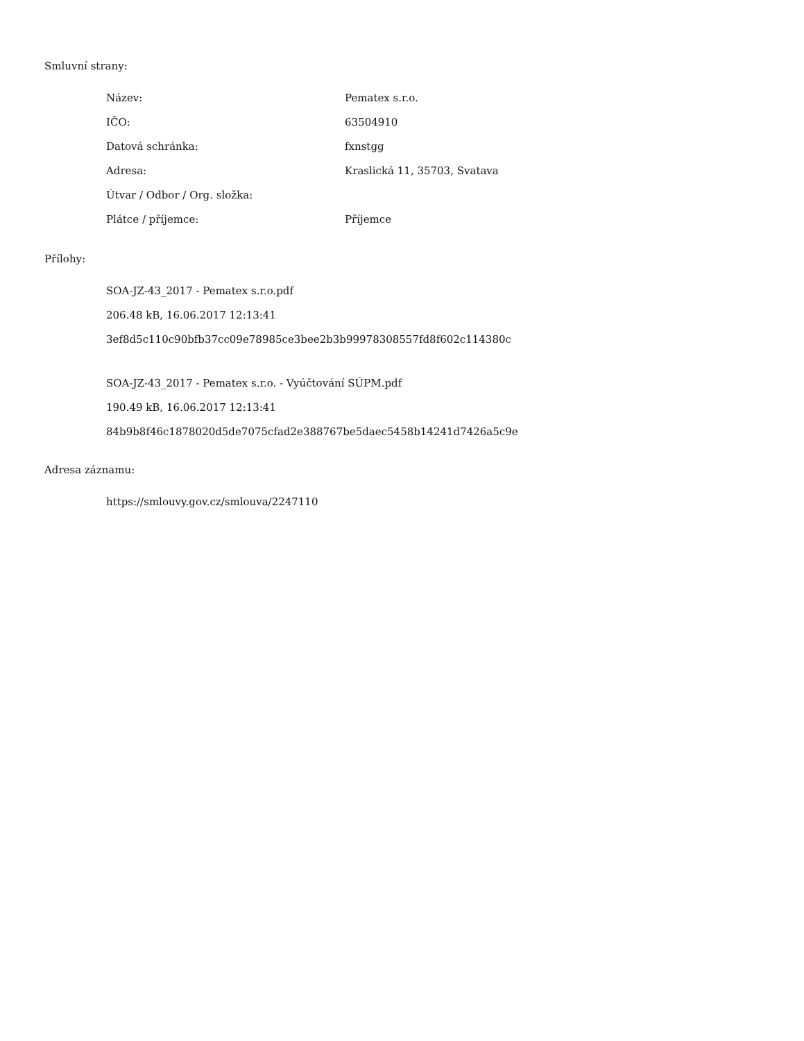Smluvní strany:
| Název: | Pematex s.r.o. |
| IČO: | 63504910 |
| Datová schránka: | fxnstgg |
| Adresa: | Kraslická 11, 35703, Svatava |
| Útvar / Odbor / Org. složka: | |
| Plátce / příjemce: | Příjemce |
Přílohy:
SOA-JZ-43_2017 - Pematex s.r.o.pdf
206.48 kB, 16.06.2017 12:13:41
3ef8d5c110c90bfb37cc09e78985ce3bee2b3b99978308557fd8f602c114380c
SOA-JZ-43_2017 - Pematex s.r.o. - Vyúčtování SÚPM.pdf
190.49 kB, 16.06.2017 12:13:41
84b9b8f46c1878020d5de7075cfad2e388767be5daec5458b14241d7426a5c9e
Adresa záznamu:
https://smlouvy.gov.cz/smlouva/2247110